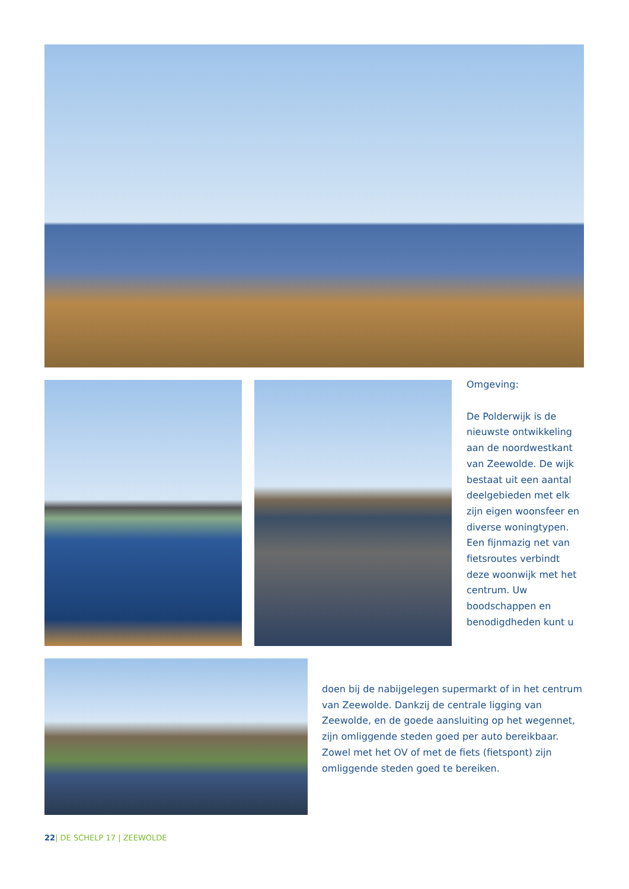Omgeving:
De Polderwijk is de nieuwste ontwikkeling aan de noordwestkant van Zeewolde. De wijk bestaat uit een aantal deelgebieden met elk zijn eigen woonsfeer en diverse woningtypen. Een fijnmazig net van fietsroutes verbindt deze woonwijk met het centrum. Uw boodschappen en benodigdheden kunt u
doen bij de nabijgelegen supermarkt of in het centrum van Zeewolde. Dankzij de centrale ligging van Zeewolde, en de goede aansluiting op het wegennet, zijn omliggende steden goed per auto bereikbaar. Zowel met het OV of met de fiets (fietspont) zijn omliggende steden goed te bereiken.
22| DE SCHELP 17 | ZEEWOLDE